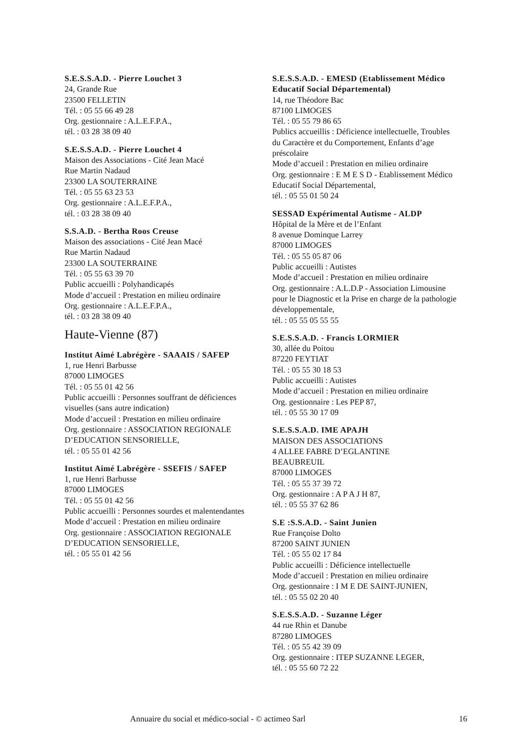S.E.S.S.A.D. - Pierre Louchet 3
24, Grande Rue
23500 FELLETIN
Tél. : 05 55 66 49 28
Org. gestionnaire : A.L.E.F.P.A.,
tél. : 03 28 38 09 40
S.E.S.S.A.D. - Pierre Louchet 4
Maison des Associations - Cité Jean Macé
Rue Martin Nadaud
23300 LA SOUTERRAINE
Tél. : 05 55 63 23 53
Org. gestionnaire : A.L.E.F.P.A.,
tél. : 03 28 38 09 40
S.S.A.D. - Bertha Roos Creuse
Maison des associations - Cité Jean Macé
Rue Martin Nadaud
23300 LA SOUTERRAINE
Tél. : 05 55 63 39 70
Public accueilli : Polyhandicapés
Mode d’accueil : Prestation en milieu ordinaire
Org. gestionnaire : A.L.E.F.P.A.,
tél. : 03 28 38 09 40
Haute-Vienne (87)
Institut Aimé Labrégère - SAAAIS / SAFEP
1, rue Henri Barbusse
87000 LIMOGES
Tél. : 05 55 01 42 56
Public accueilli : Personnes souffrant de déficiences visuelles (sans autre indication)
Mode d’accueil : Prestation en milieu ordinaire
Org. gestionnaire : ASSOCIATION REGIONALE D’EDUCATION SENSORIELLE,
tél. : 05 55 01 42 56
Institut Aimé Labrégère - SSEFIS / SAFEP
1, rue Henri Barbusse
87000 LIMOGES
Tél. : 05 55 01 42 56
Public accueilli : Personnes sourdes et malentendantes
Mode d’accueil : Prestation en milieu ordinaire
Org. gestionnaire : ASSOCIATION REGIONALE D’EDUCATION SENSORIELLE,
tél. : 05 55 01 42 56
S.E.S.S.A.D. - EMESD (Etablissement Médico Educatif Social Départemental)
14, rue Théodore Bac
87100 LIMOGES
Tél. : 05 55 79 86 65
Publics accueillis : Déficience intellectuelle, Troubles du Caractère et du Comportement, Enfants d’age préscolaire
Mode d’accueil : Prestation en milieu ordinaire
Org. gestionnaire : E M E S D - Etablissement Médico Educatif Social Départemental,
tél. : 05 55 01 50 24
SESSAD Expérimental Autisme - ALDP
Hôpital de la Mère et de l’Enfant
8 avenue Dominque Larrey
87000 LIMOGES
Tél. : 05 55 05 87 06
Public accueilli : Autistes
Mode d’accueil : Prestation en milieu ordinaire
Org. gestionnaire : A.L.D.P - Association Limousine pour le Diagnostic et la Prise en charge de la pathologie développementale,
tél. : 05 55 05 55 55
S.E.S.S.A.D. - Francis LORMIER
30, allée du Poitou
87220 FEYTIAT
Tél. : 05 55 30 18 53
Public accueilli : Autistes
Mode d’accueil : Prestation en milieu ordinaire
Org. gestionnaire : Les PEP 87,
tél. : 05 55 30 17 09
S.E.S.S.A.D. IME APAJH
MAISON DES ASSOCIATIONS
4 ALLEE FABRE D’EGLANTINE
BEAUBREUIL
87000 LIMOGES
Tél. : 05 55 37 39 72
Org. gestionnaire : A P A J H 87,
tél. : 05 55 37 62 86
S.E :S.S.A.D. - Saint Junien
Rue Françoise Dolto
87200 SAINT JUNIEN
Tél. : 05 55 02 17 84
Public accueilli : Déficience intellectuelle
Mode d’accueil : Prestation en milieu ordinaire
Org. gestionnaire : I M E DE SAINT-JUNIEN,
tél. : 05 55 02 20 40
S.E.S.S.A.D. - Suzanne Léger
44 rue Rhin et Danube
87280 LIMOGES
Tél. : 05 55 42 39 09
Org. gestionnaire : ITEP SUZANNE LEGER,
tél. : 05 55 60 72 22
Annuaire du social et médico-social - © actimeo Sarl 16